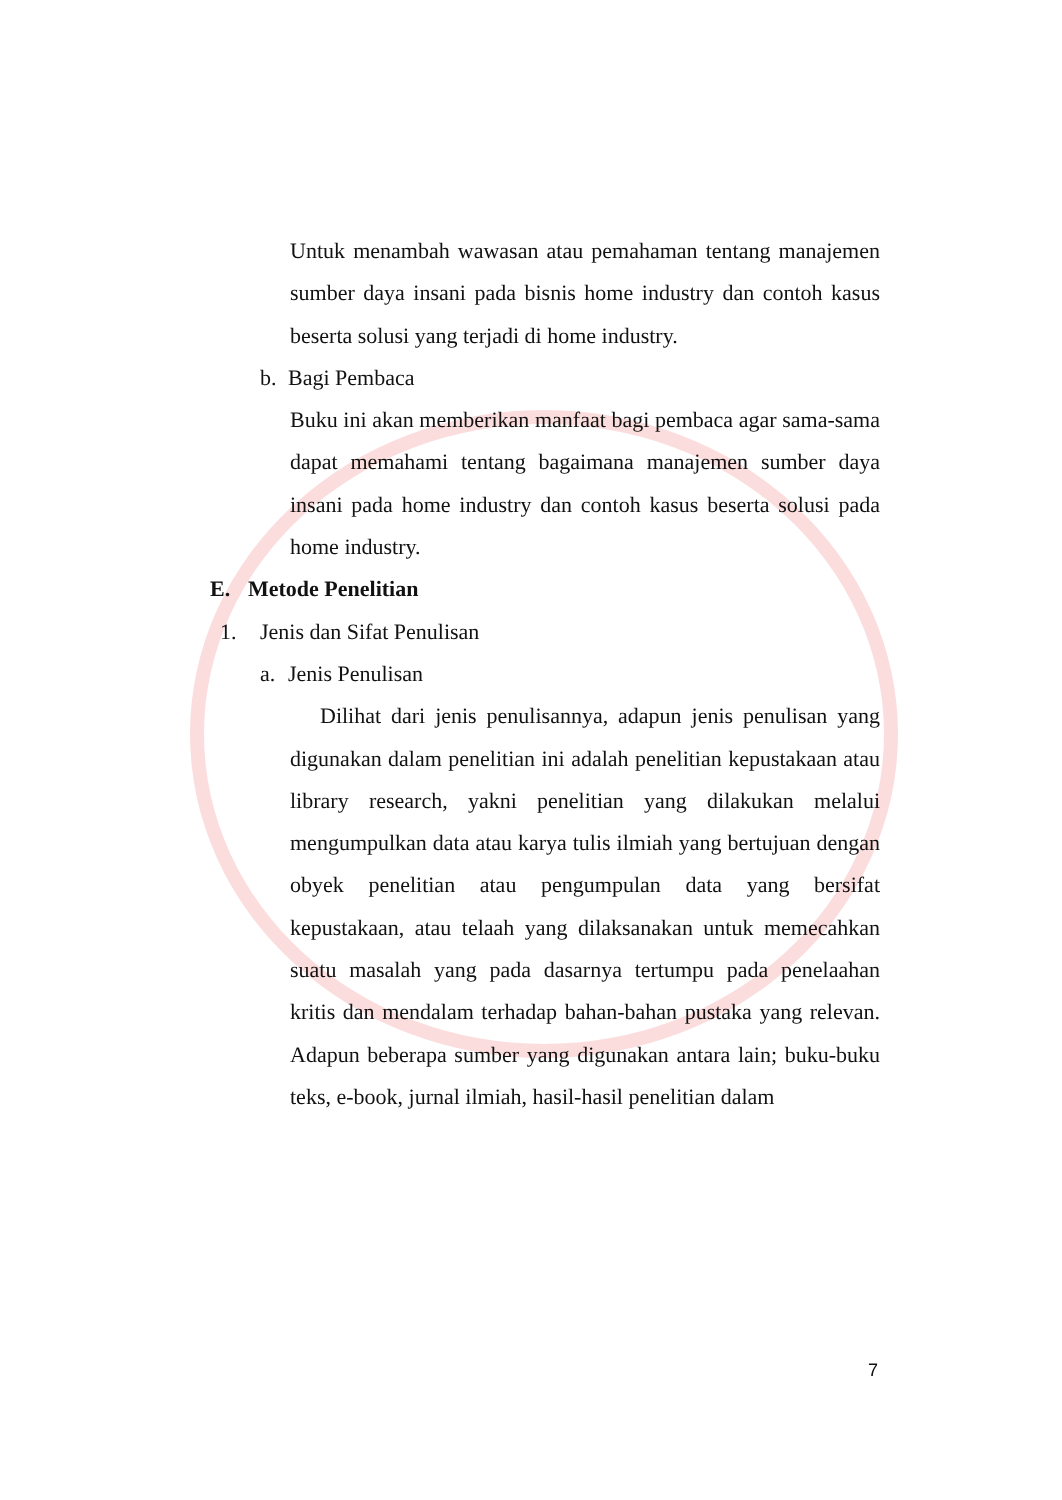Untuk menambah wawasan atau pemahaman tentang manajemen sumber daya insani pada bisnis home industry dan contoh kasus beserta solusi yang terjadi di home industry.
b. Bagi Pembaca
Buku ini akan memberikan manfaat bagi pembaca agar sama-sama dapat memahami tentang bagaimana manajemen sumber daya insani pada home industry dan contoh kasus beserta solusi pada home industry.
E. Metode Penelitian
1. Jenis dan Sifat Penulisan
a. Jenis Penulisan
Dilihat dari jenis penulisannya, adapun jenis penulisan yang digunakan dalam penelitian ini adalah penelitian kepustakaan atau library research, yakni penelitian yang dilakukan melalui mengumpulkan data atau karya tulis ilmiah yang bertujuan dengan obyek penelitian atau pengumpulan data yang bersifat kepustakaan, atau telaah yang dilaksanakan untuk memecahkan suatu masalah yang pada dasarnya tertumpu pada penelaahan kritis dan mendalam terhadap bahan-bahan pustaka yang relevan. Adapun beberapa sumber yang digunakan antara lain; buku-buku teks, e-book, jurnal ilmiah, hasil-hasil penelitian dalam
7